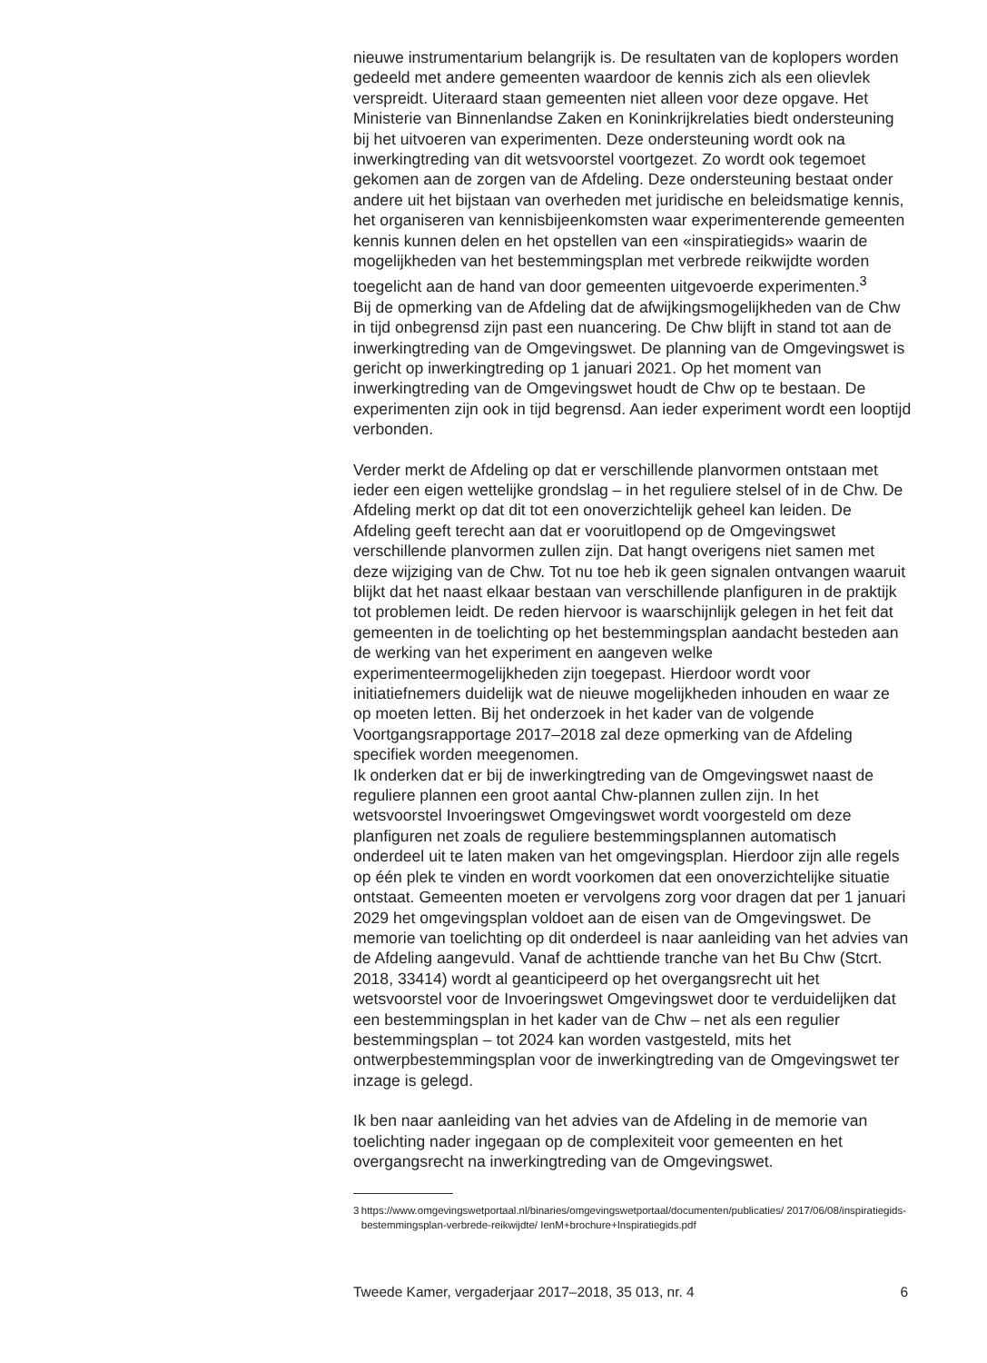nieuwe instrumentarium belangrijk is. De resultaten van de koplopers worden gedeeld met andere gemeenten waardoor de kennis zich als een olievlek verspreidt. Uiteraard staan gemeenten niet alleen voor deze opgave. Het Ministerie van Binnenlandse Zaken en Koninkrijkrelaties biedt ondersteuning bij het uitvoeren van experimenten. Deze ondersteuning wordt ook na inwerkingtreding van dit wetsvoorstel voortgezet. Zo wordt ook tegemoet gekomen aan de zorgen van de Afdeling. Deze ondersteuning bestaat onder andere uit het bijstaan van overheden met juridische en beleidsmatige kennis, het organiseren van kennisbijeenkomsten waar experimenterende gemeenten kennis kunnen delen en het opstellen van een «inspiratiegids» waarin de mogelijkheden van het bestemmingsplan met verbrede reikwijdte worden toegelicht aan de hand van door gemeenten uitgevoerde experimenten.<sup>3</sup>
Bij de opmerking van de Afdeling dat de afwijkingsmogelijkheden van de Chw in tijd onbegrensd zijn past een nuancering. De Chw blijft in stand tot aan de inwerkingtreding van de Omgevingswet. De planning van de Omgevingswet is gericht op inwerkingtreding op 1 januari 2021. Op het moment van inwerkingtreding van de Omgevingswet houdt de Chw op te bestaan. De experimenten zijn ook in tijd begrensd. Aan ieder experiment wordt een looptijd verbonden.
Verder merkt de Afdeling op dat er verschillende planvormen ontstaan met ieder een eigen wettelijke grondslag – in het reguliere stelsel of in de Chw. De Afdeling merkt op dat dit tot een onoverzichtelijk geheel kan leiden. De Afdeling geeft terecht aan dat er vooruitlopend op de Omgevingswet verschillende planvormen zullen zijn. Dat hangt overigens niet samen met deze wijziging van de Chw. Tot nu toe heb ik geen signalen ontvangen waaruit blijkt dat het naast elkaar bestaan van verschillende planfiguren in de praktijk tot problemen leidt. De reden hiervoor is waarschijnlijk gelegen in het feit dat gemeenten in de toelichting op het bestemmingsplan aandacht besteden aan de werking van het experiment en aangeven welke experimenteermogelijkheden zijn toegepast. Hierdoor wordt voor initiatiefnemers duidelijk wat de nieuwe mogelijkheden inhouden en waar ze op moeten letten. Bij het onderzoek in het kader van de volgende Voortgangsrapportage 2017–2018 zal deze opmerking van de Afdeling specifiek worden meegenomen.
Ik onderken dat er bij de inwerkingtreding van de Omgevingswet naast de reguliere plannen een groot aantal Chw-plannen zullen zijn. In het wetsvoorstel Invoeringswet Omgevingswet wordt voorgesteld om deze planfiguren net zoals de reguliere bestemmingsplannen automatisch onderdeel uit te laten maken van het omgevingsplan. Hierdoor zijn alle regels op één plek te vinden en wordt voorkomen dat een onoverzichtelijke situatie ontstaat. Gemeenten moeten er vervolgens zorg voor dragen dat per 1 januari 2029 het omgevingsplan voldoet aan de eisen van de Omgevingswet. De memorie van toelichting op dit onderdeel is naar aanleiding van het advies van de Afdeling aangevuld. Vanaf de achttiende tranche van het Bu Chw (Stcrt. 2018, 33414) wordt al geanticipeerd op het overgangsrecht uit het wetsvoorstel voor de Invoeringswet Omgevingswet door te verduidelijken dat een bestemmingsplan in het kader van de Chw – net als een regulier bestemmingsplan – tot 2024 kan worden vastgesteld, mits het ontwerpbestemmingsplan voor de inwerkingtreding van de Omgevingswet ter inzage is gelegd.
Ik ben naar aanleiding van het advies van de Afdeling in de memorie van toelichting nader ingegaan op de complexiteit voor gemeenten en het overgangsrecht na inwerkingtreding van de Omgevingswet.
3 https://www.omgevingswetportaal.nl/binaries/omgevingswetportaal/documenten/publicaties/ 2017/06/08/inspiratiegids-bestemmingsplan-verbrede-reikwijdte/ IenM+brochure+Inspiratiegids.pdf
Tweede Kamer, vergaderjaar 2017–2018, 35 013, nr. 4 6